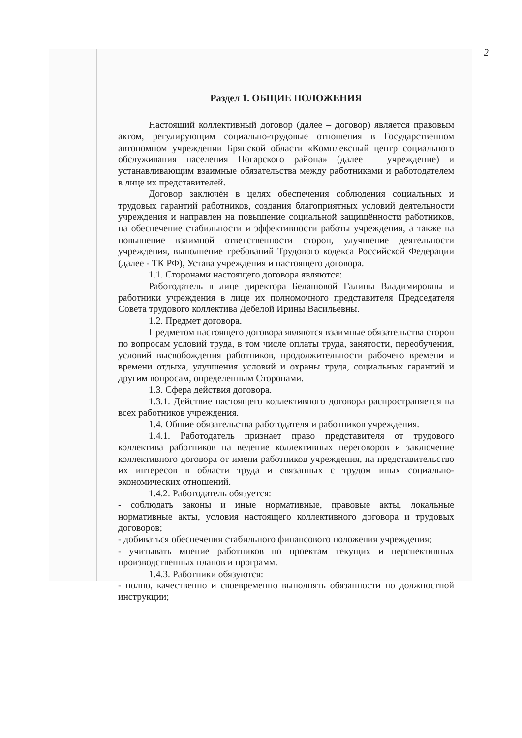2
Раздел 1. ОБЩИЕ ПОЛОЖЕНИЯ
Настоящий коллективный договор (далее – договор) является правовым актом, регулирующим социально-трудовые отношения в Государственном автономном учреждении Брянской области «Комплексный центр социального обслуживания населения Погарского района» (далее – учреждение) и устанавливающим взаимные обязательства между работниками и работодателем в лице их представителей.
Договор заключён в целях обеспечения соблюдения социальных и трудовых гарантий работников, создания благоприятных условий деятельности учреждения и направлен на повышение социальной защищённости работников, на обеспечение стабильности и эффективности работы учреждения, а также на повышение взаимной ответственности сторон, улучшение деятельности учреждения, выполнение требований Трудового кодекса Российской Федерации (далее - ТК РФ), Устава учреждения и настоящего договора.
1.1. Сторонами настоящего договора являются:
Работодатель в лице директора Белашовой Галины Владимировны и работники учреждения в лице их полномочного представителя Председателя Совета трудового коллектива Дебелой Ирины Васильевны.
1.2. Предмет договора.
Предметом настоящего договора являются взаимные обязательства сторон по вопросам условий труда, в том числе оплаты труда, занятости, переобучения, условий высвобождения работников, продолжительности рабочего времени и времени отдыха, улучшения условий и охраны труда, социальных гарантий и другим вопросам, определенным Сторонами.
1.3. Сфера действия договора.
1.3.1. Действие настоящего коллективного договора распространяется на всех работников учреждения.
1.4. Общие обязательства работодателя и работников учреждения.
1.4.1. Работодатель признает право представителя от трудового коллектива работников на ведение коллективных переговоров и заключение коллективного договора от имени работников учреждения, на представительство их интересов в области труда и связанных с трудом иных социально-экономических отношений.
1.4.2. Работодатель обязуется:
- соблюдать законы и иные нормативные, правовые акты, локальные нормативные акты, условия настоящего коллективного договора и трудовых договоров;
- добиваться обеспечения стабильного финансового положения учреждения;
- учитывать мнение работников по проектам текущих и перспективных производственных планов и программ.
1.4.3. Работники обязуются:
- полно, качественно и своевременно выполнять обязанности по должностной инструкции;